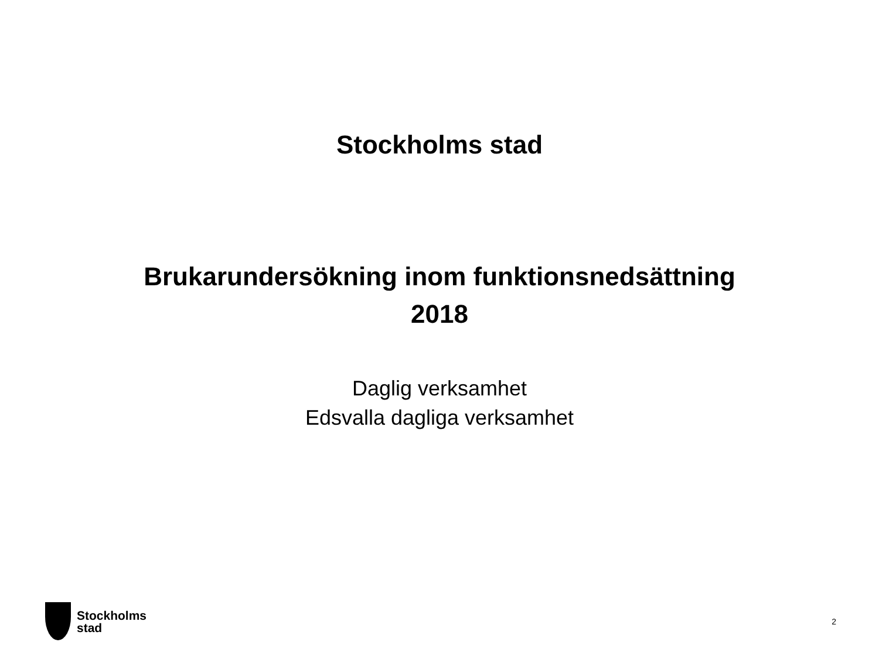Stockholms stad
Brukarundersökning inom funktionsnedsättning
2018
Daglig verksamhet
Edsvalla dagliga verksamhet
Stockholms
stad
2